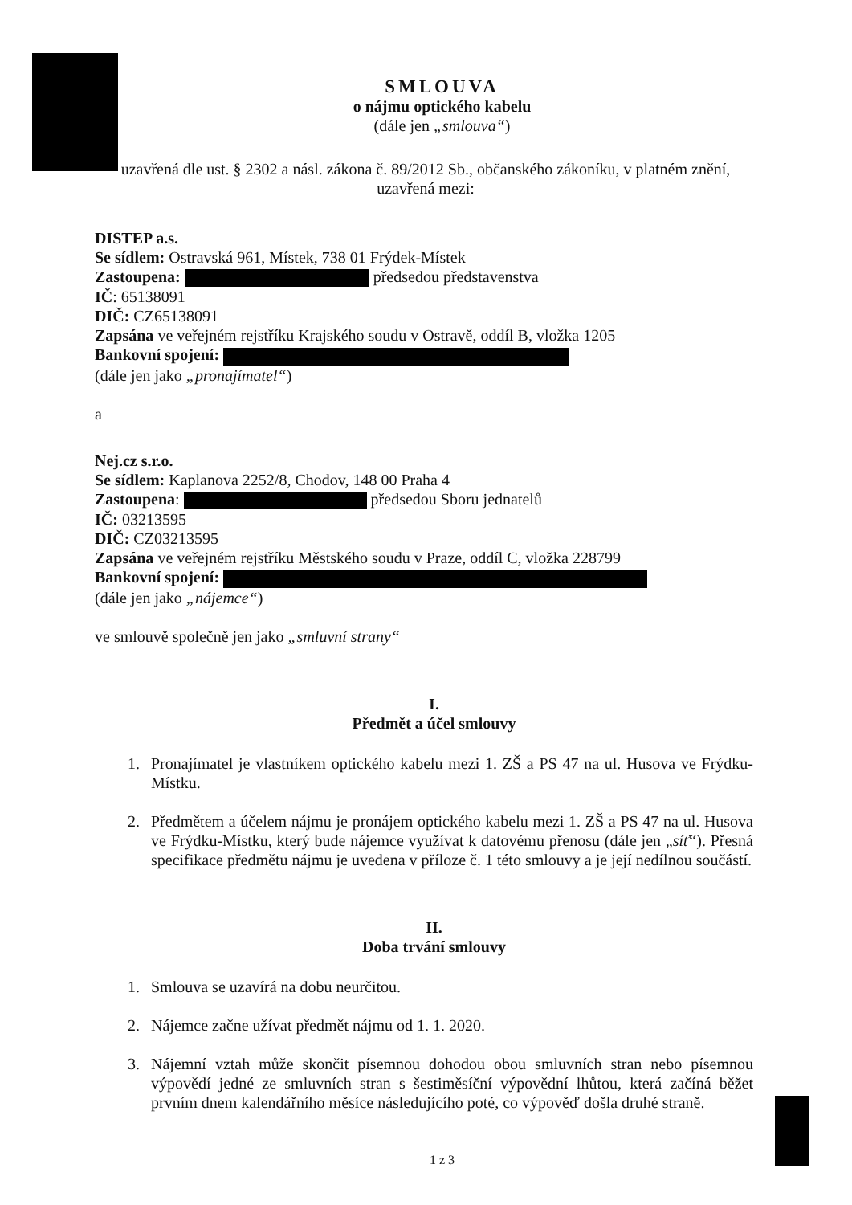SMLOUVA
o nájmu optického kabelu
(dále jen „smlouva“)
uzavřená dle ust. § 2302 a násl. zákona č. 89/2012 Sb., občanského zákoníku, v platném znění, uzavřená mezi:
DISTEP a.s.
Se sídlem: Ostravská 961, Místek, 738 01 Frýdek-Místek
Zastoupena: předsedou představenstva
IČ: 65138091
DIČ: CZ65138091
Zapsána ve veřejném rejstříku Krajského soudu v Ostravě, oddíl B, vložka 1205
Bankovní spojení:
(dále jen jako „pronajímatel“)
a
Nej.cz s.r.o.
Se sídlem: Kaplanova 2252/8, Chodov, 148 00 Praha 4
Zastoupena: předsedou Sboru jednatelů
IČ: 03213595
DIČ: CZ03213595
Zapsána ve veřejném rejstříku Městského soudu v Praze, oddíl C, vložka 228799
Bankovní spojení:
(dále jen jako „nájemce“)
ve smlouvě společně jen jako „smluvní strany“
I.
Předmět a účel smlouvy
1. Pronajímatel je vlastníkem optického kabelu mezi 1. ZŠ a PS 47 na ul. Husova ve Frýdku-Místku.
2. Předmětem a účelem nájmu je pronájem optického kabelu mezi 1. ZŠ a PS 47 na ul. Husova ve Frýdku-Místku, který bude nájemce využívat k datovému přenosu (dále jen „síť“). Přesná specifikace předmětu nájmu je uvedena v příloze č. 1 této smlouvy a je její nedílnou součástí.
II.
Doba trvání smlouvy
1. Smlouva se uzavírá na dobu neurčitou.
2. Nájemce začne užívat předmět nájmu od 1. 1. 2020.
3. Nájemní vztah může skončit písemnou dohodou obou smluvních stran nebo písemnou výpovědí jedné ze smluvních stran s šestiměsíční výpovědní lhůtou, která začíná běžet prvním dnem kalendářního měsíce následujícího poté, co výpověď došla druhé straně.
1 z 3